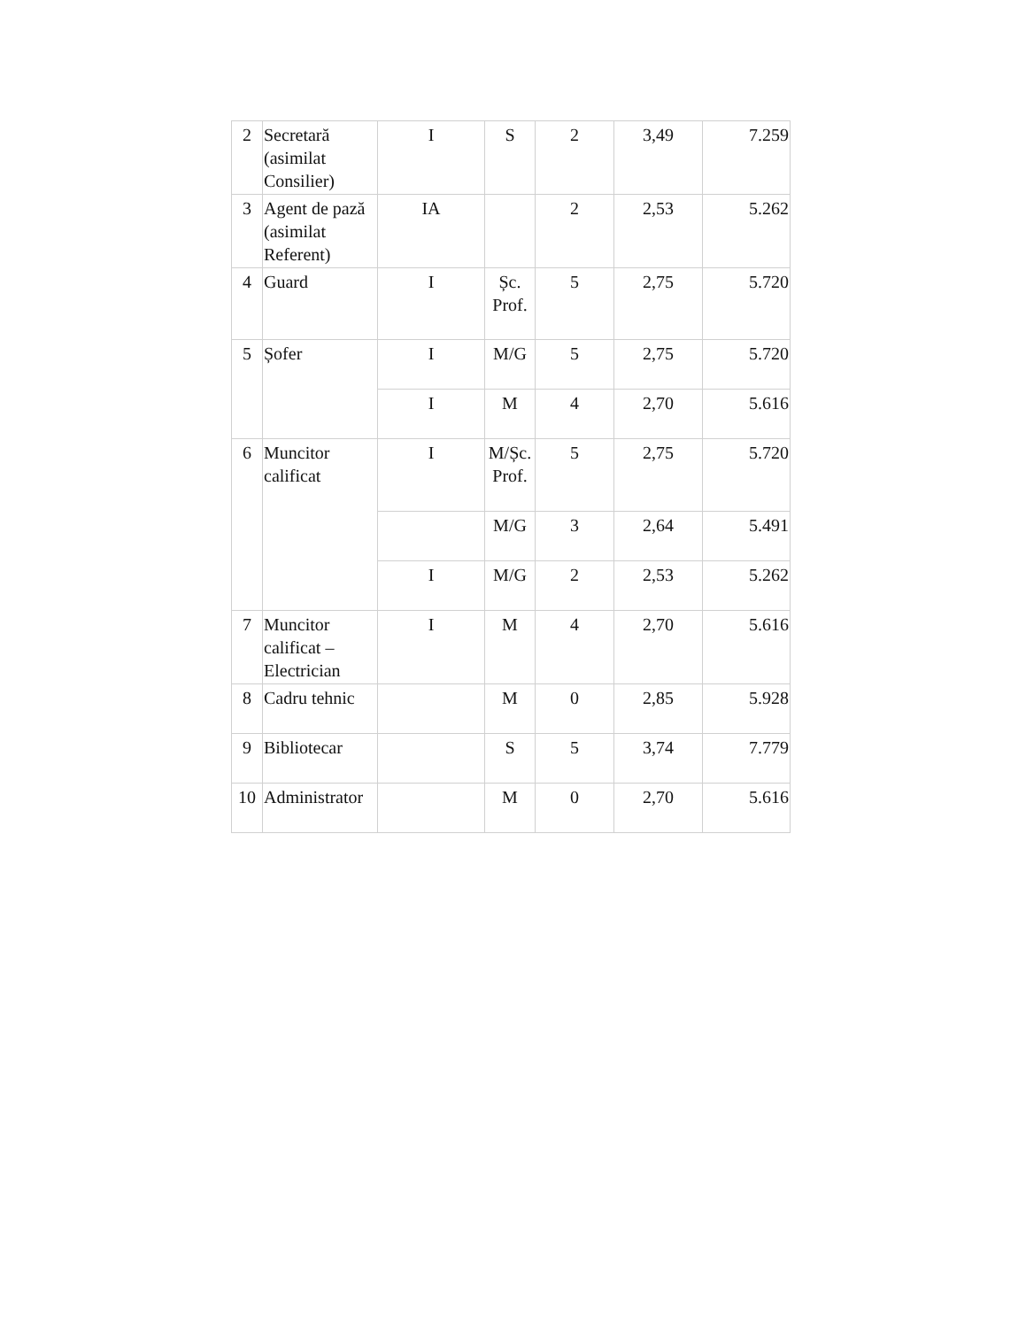| 2 | Secretară (asimilat Consilier) | I | S | 2 | 3,49 | 7.259 |
| 3 | Agent de pază (asimilat Referent) | IA | | 2 | 2,53 | 5.262 |
| 4 | Guard | I | Șc. Prof. | 5 | 2,75 | 5.720 |
| 5 | Șofer | I | M/G | 5 | 2,75 | 5.720 |
| | | I | M | 4 | 2,70 | 5.616 |
| 6 | Muncitor calificat | I | M/Șc. Prof. | 5 | 2,75 | 5.720 |
| | | | M/G | 3 | 2,64 | 5.491 |
| | | I | M/G | 2 | 2,53 | 5.262 |
| 7 | Muncitor calificat – Electrician | I | M | 4 | 2,70 | 5.616 |
| 8 | Cadru tehnic | | M | 0 | 2,85 | 5.928 |
| 9 | Bibliotecar | | S | 5 | 3,74 | 7.779 |
| 10 | Administrator | | M | 0 | 2,70 | 5.616 |